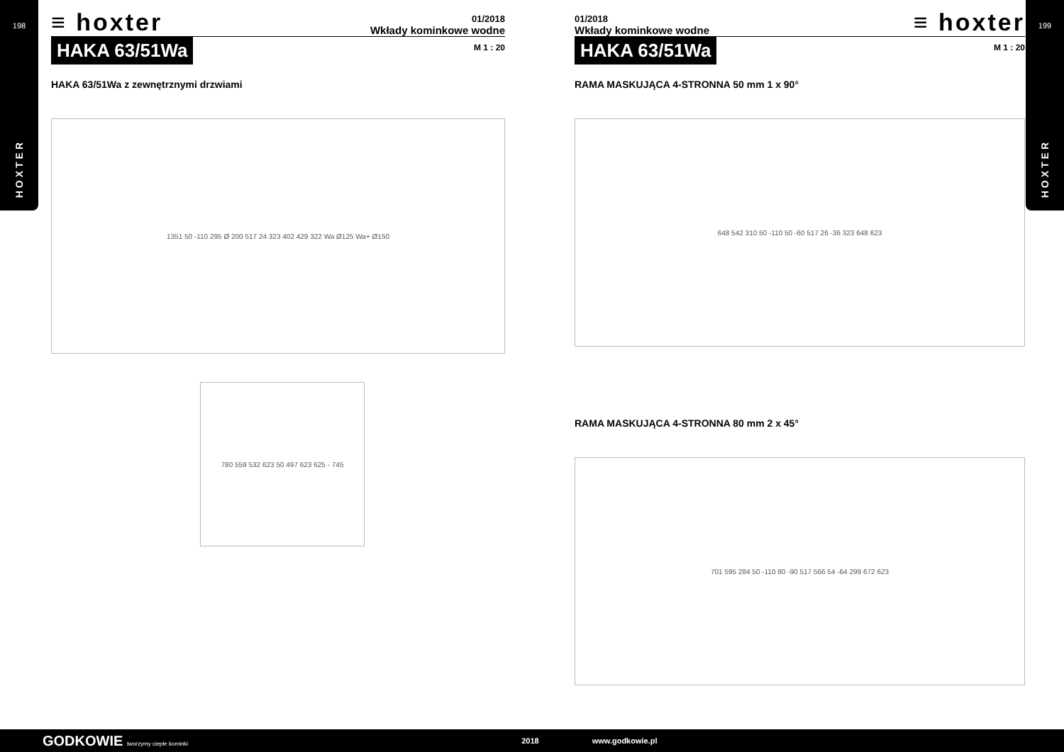198
HOXTER
199
HOXTER
≡ hoxter
01/2018
Wkłady kominkowe wodne
HAKA 63/51Wa M 1 : 20
HAKA 63/51Wa z zewnętrznymi drzwiami
1351 50 -110 295 Ø 200 517 24 323 402 429 322 Wa Ø125 Wa+ Ø150
780 559 532 623 50 497 623 625 - 745
01/2018
Wkłady kominkowe wodne
≡ hoxter
HAKA 63/51Wa M 1 : 20
RAMA MASKUJĄCA 4-STRONNA 50 mm 1 x 90°
648 542 310 50 -110 50 -60 517 26 -36 323 648 623
RAMA MASKUJĄCA 4-STRONNA 80 mm 2 x 45°
701 595 284 50 -110 80 -90 517 566 54 -64 299 672 623
GODKOWIE tworzymy ciepłe kominki 2018 www.godkowie.pl